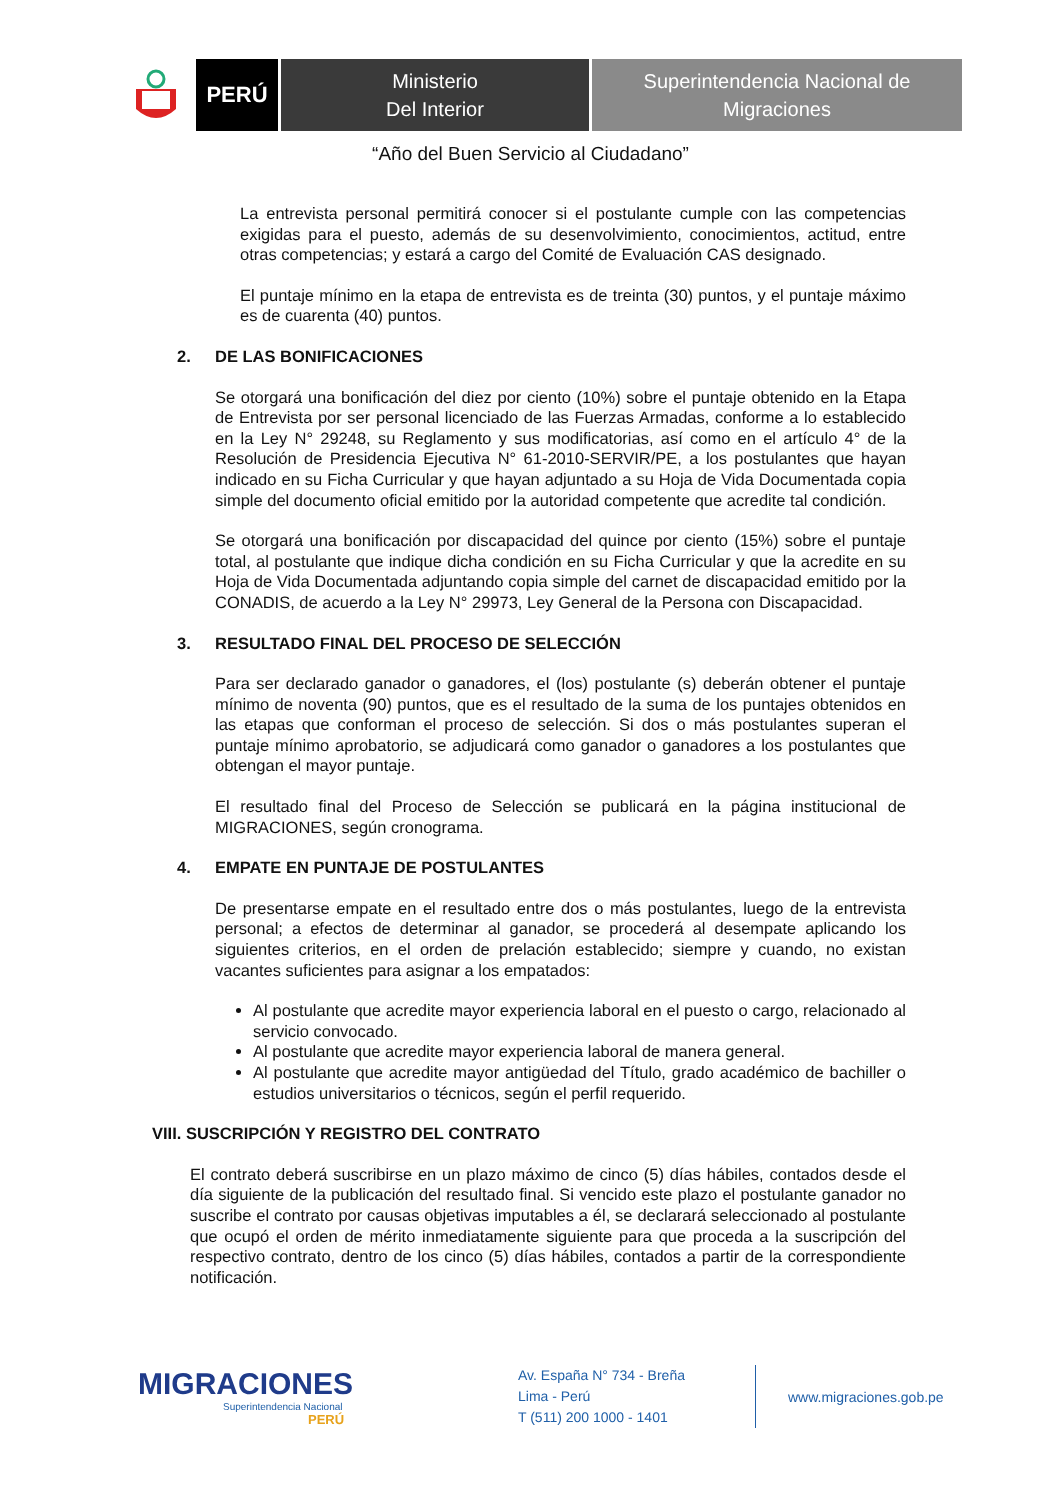PERÚ
Ministerio
Del Interior
Superintendencia Nacional de
Migraciones
“Año del Buen Servicio al Ciudadano”
La entrevista personal permitirá conocer si el postulante cumple con las competencias exigidas para el puesto, además de su desenvolvimiento, conocimientos, actitud, entre otras competencias; y estará a cargo del Comité de Evaluación CAS designado.
El puntaje mínimo en la etapa de entrevista es de treinta (30) puntos, y el puntaje máximo es de cuarenta (40) puntos.
2. DE LAS BONIFICACIONES
Se otorgará una bonificación del diez por ciento (10%) sobre el puntaje obtenido en la Etapa de Entrevista por ser personal licenciado de las Fuerzas Armadas, conforme a lo establecido en la Ley N° 29248, su Reglamento y sus modificatorias, así como en el artículo 4° de la Resolución de Presidencia Ejecutiva N° 61-2010-SERVIR/PE, a los postulantes que hayan indicado en su Ficha Curricular y que hayan adjuntado a su Hoja de Vida Documentada copia simple del documento oficial emitido por la autoridad competente que acredite tal condición.
Se otorgará una bonificación por discapacidad del quince por ciento (15%) sobre el puntaje total, al postulante que indique dicha condición en su Ficha Curricular y que la acredite en su Hoja de Vida Documentada adjuntando copia simple del carnet de discapacidad emitido por la CONADIS, de acuerdo a la Ley N° 29973, Ley General de la Persona con Discapacidad.
3. RESULTADO FINAL DEL PROCESO DE SELECCIÓN
Para ser declarado ganador o ganadores, el (los) postulante (s) deberán obtener el puntaje mínimo de noventa (90) puntos, que es el resultado de la suma de los puntajes obtenidos en las etapas que conforman el proceso de selección. Si dos o más postulantes superan el puntaje mínimo aprobatorio, se adjudicará como ganador o ganadores a los postulantes que obtengan el mayor puntaje.
El resultado final del Proceso de Selección se publicará en la página institucional de MIGRACIONES, según cronograma.
4. EMPATE EN PUNTAJE DE POSTULANTES
De presentarse empate en el resultado entre dos o más postulantes, luego de la entrevista personal; a efectos de determinar al ganador, se procederá al desempate aplicando los siguientes criterios, en el orden de prelación establecido; siempre y cuando, no existan vacantes suficientes para asignar a los empatados:
Al postulante que acredite mayor experiencia laboral en el puesto o cargo, relacionado al servicio convocado.
Al postulante que acredite mayor experiencia laboral de manera general.
Al postulante que acredite mayor antigüedad del Título, grado académico de bachiller o estudios universitarios o técnicos, según el perfil requerido.
VIII. SUSCRIPCIÓN Y REGISTRO DEL CONTRATO
El contrato deberá suscribirse en un plazo máximo de cinco (5) días hábiles, contados desde el día siguiente de la publicación del resultado final. Si vencido este plazo el postulante ganador no suscribe el contrato por causas objetivas imputables a él, se declarará seleccionado al postulante que ocupó el orden de mérito inmediatamente siguiente para que proceda a la suscripción del respectivo contrato, dentro de los cinco (5) días hábiles, contados a partir de la correspondiente notificación.
MIGRACIONES
Superintendencia Nacional
PERÚ
Av. España N° 734 - Breña
Lima - Perú
T (511) 200 1000 - 1401
www.migraciones.gob.pe